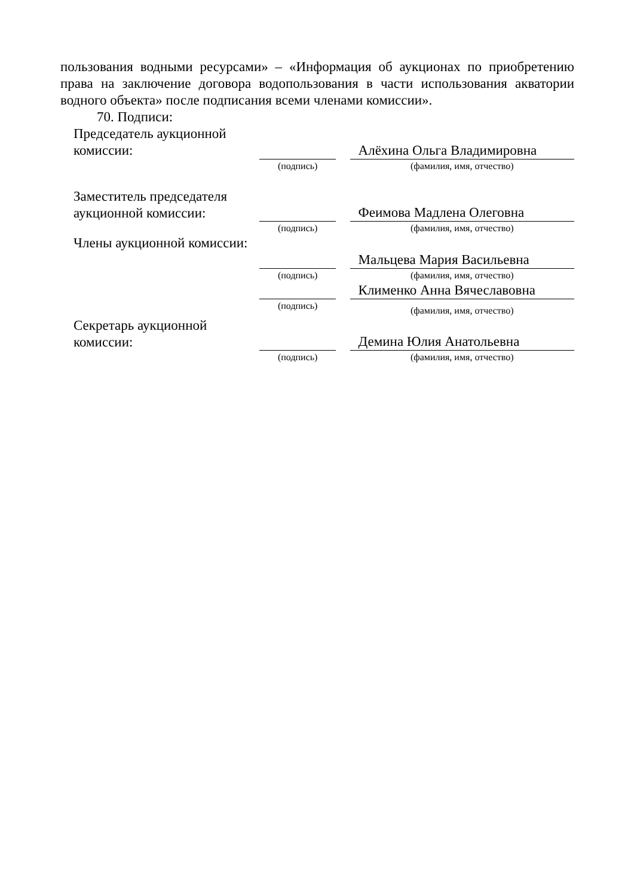пользования водными ресурсами» – «Информация об аукционах по приобретению права на заключение договора водопользования в части использования акватории водного объекта» после подписания всеми членами комиссии».
70. Подписи:
| Председатель аукционной комиссии: | | | Алёхина Ольга Владимировна |
| | (подпись) | | (фамилия, имя, отчество) |
| Заместитель председателя аукционной комиссии: | | | Феимова Мадлена Олеговна |
| | (подпись) | | (фамилия, имя, отчество) |
| Члены аукционной комиссии: | | | Мальцева Мария Васильевна |
| | (подпись) | | (фамилия, имя, отчество) |
| | | | Клименко Анна Вячеславовна |
| | (подпись) | | (фамилия, имя, отчество) |
| Секретарь аукционной комиссии: | | | Демина Юлия Анатольевна |
| | (подпись) | | (фамилия, имя, отчество) |